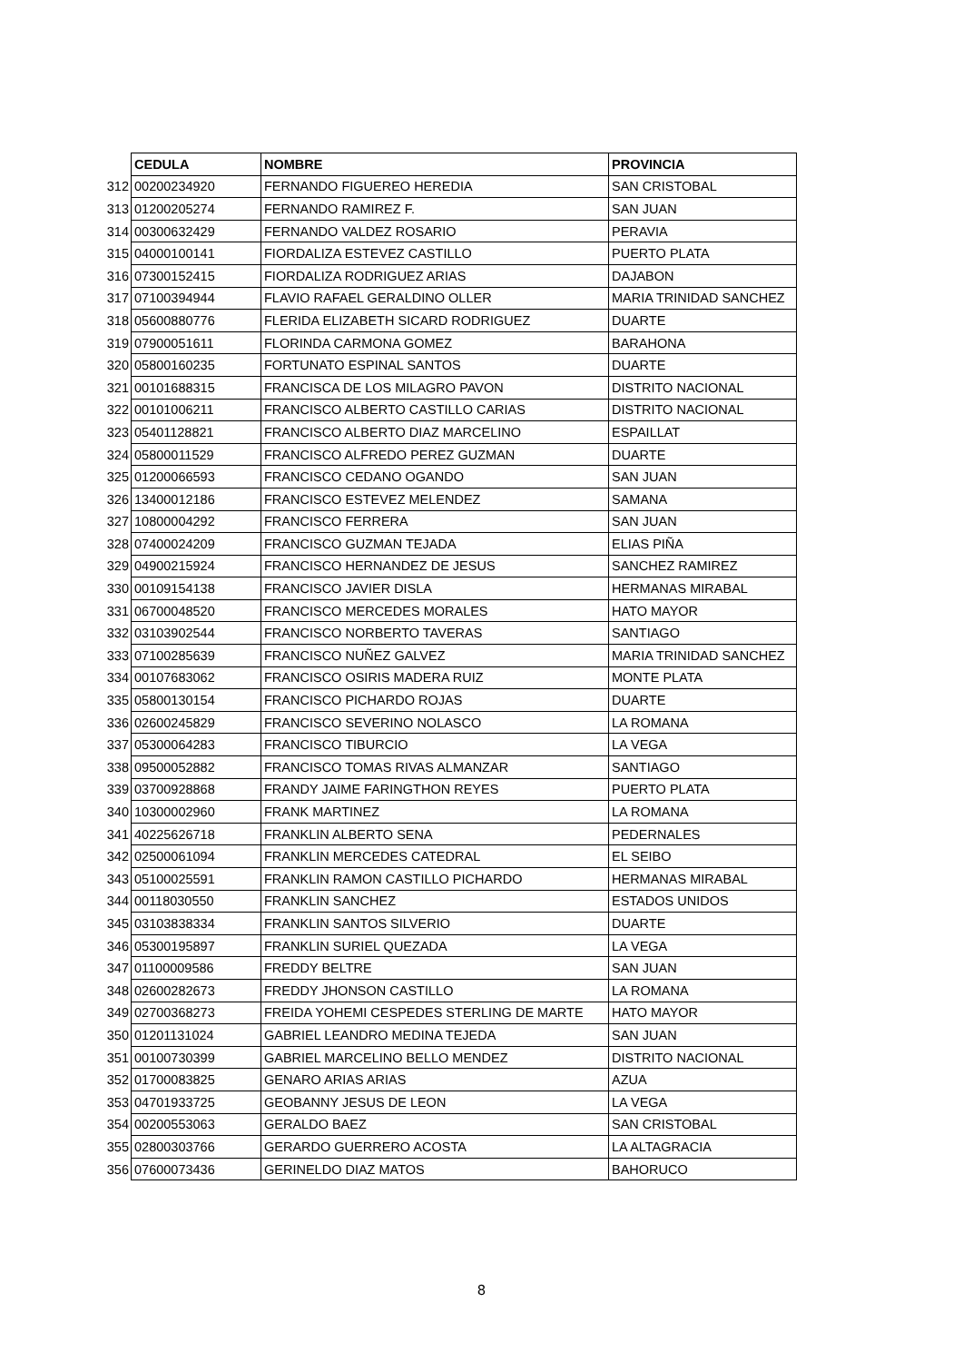| | CEDULA | NOMBRE | PROVINCIA |
| 312 | 00200234920 | FERNANDO FIGUEREO HEREDIA | SAN CRISTOBAL |
| 313 | 01200205274 | FERNANDO RAMIREZ F. | SAN JUAN |
| 314 | 00300632429 | FERNANDO VALDEZ ROSARIO | PERAVIA |
| 315 | 04000100141 | FIORDALIZA ESTEVEZ CASTILLO | PUERTO PLATA |
| 316 | 07300152415 | FIORDALIZA RODRIGUEZ ARIAS | DAJABON |
| 317 | 07100394944 | FLAVIO RAFAEL GERALDINO OLLER | MARIA TRINIDAD SANCHEZ |
| 318 | 05600880776 | FLERIDA ELIZABETH SICARD RODRIGUEZ | DUARTE |
| 319 | 07900051611 | FLORINDA CARMONA GOMEZ | BARAHONA |
| 320 | 05800160235 | FORTUNATO ESPINAL SANTOS | DUARTE |
| 321 | 00101688315 | FRANCISCA DE LOS MILAGRO PAVON | DISTRITO NACIONAL |
| 322 | 00101006211 | FRANCISCO ALBERTO CASTILLO CARIAS | DISTRITO NACIONAL |
| 323 | 05401128821 | FRANCISCO ALBERTO DIAZ MARCELINO | ESPAILLAT |
| 324 | 05800011529 | FRANCISCO ALFREDO PEREZ GUZMAN | DUARTE |
| 325 | 01200066593 | FRANCISCO CEDANO OGANDO | SAN JUAN |
| 326 | 13400012186 | FRANCISCO ESTEVEZ MELENDEZ | SAMANA |
| 327 | 10800004292 | FRANCISCO FERRERA | SAN JUAN |
| 328 | 07400024209 | FRANCISCO GUZMAN TEJADA | ELIAS PIÑA |
| 329 | 04900215924 | FRANCISCO HERNANDEZ DE JESUS | SANCHEZ RAMIREZ |
| 330 | 00109154138 | FRANCISCO JAVIER DISLA | HERMANAS MIRABAL |
| 331 | 06700048520 | FRANCISCO MERCEDES MORALES | HATO MAYOR |
| 332 | 03103902544 | FRANCISCO NORBERTO TAVERAS | SANTIAGO |
| 333 | 07100285639 | FRANCISCO NUÑEZ GALVEZ | MARIA TRINIDAD SANCHEZ |
| 334 | 00107683062 | FRANCISCO OSIRIS MADERA RUIZ | MONTE PLATA |
| 335 | 05800130154 | FRANCISCO PICHARDO ROJAS | DUARTE |
| 336 | 02600245829 | FRANCISCO SEVERINO NOLASCO | LA ROMANA |
| 337 | 05300064283 | FRANCISCO TIBURCIO | LA VEGA |
| 338 | 09500052882 | FRANCISCO TOMAS RIVAS ALMANZAR | SANTIAGO |
| 339 | 03700928868 | FRANDY JAIME FARINGTHON REYES | PUERTO PLATA |
| 340 | 10300002960 | FRANK MARTINEZ | LA ROMANA |
| 341 | 40225626718 | FRANKLIN ALBERTO SENA | PEDERNALES |
| 342 | 02500061094 | FRANKLIN MERCEDES CATEDRAL | EL SEIBO |
| 343 | 05100025591 | FRANKLIN RAMON CASTILLO PICHARDO | HERMANAS MIRABAL |
| 344 | 00118030550 | FRANKLIN SANCHEZ | ESTADOS UNIDOS |
| 345 | 03103838334 | FRANKLIN SANTOS SILVERIO | DUARTE |
| 346 | 05300195897 | FRANKLIN SURIEL QUEZADA | LA VEGA |
| 347 | 01100009586 | FREDDY BELTRE | SAN JUAN |
| 348 | 02600282673 | FREDDY JHONSON CASTILLO | LA ROMANA |
| 349 | 02700368273 | FREIDA YOHEMI CESPEDES STERLING DE MARTE | HATO MAYOR |
| 350 | 01201131024 | GABRIEL LEANDRO MEDINA TEJEDA | SAN JUAN |
| 351 | 00100730399 | GABRIEL MARCELINO BELLO MENDEZ | DISTRITO NACIONAL |
| 352 | 01700083825 | GENARO ARIAS ARIAS | AZUA |
| 353 | 04701933725 | GEOBANNY JESUS DE LEON | LA VEGA |
| 354 | 00200553063 | GERALDO BAEZ | SAN CRISTOBAL |
| 355 | 02800303766 | GERARDO GUERRERO ACOSTA | LA ALTAGRACIA |
| 356 | 07600073436 | GERINELDO DIAZ MATOS | BAHORUCO |
8